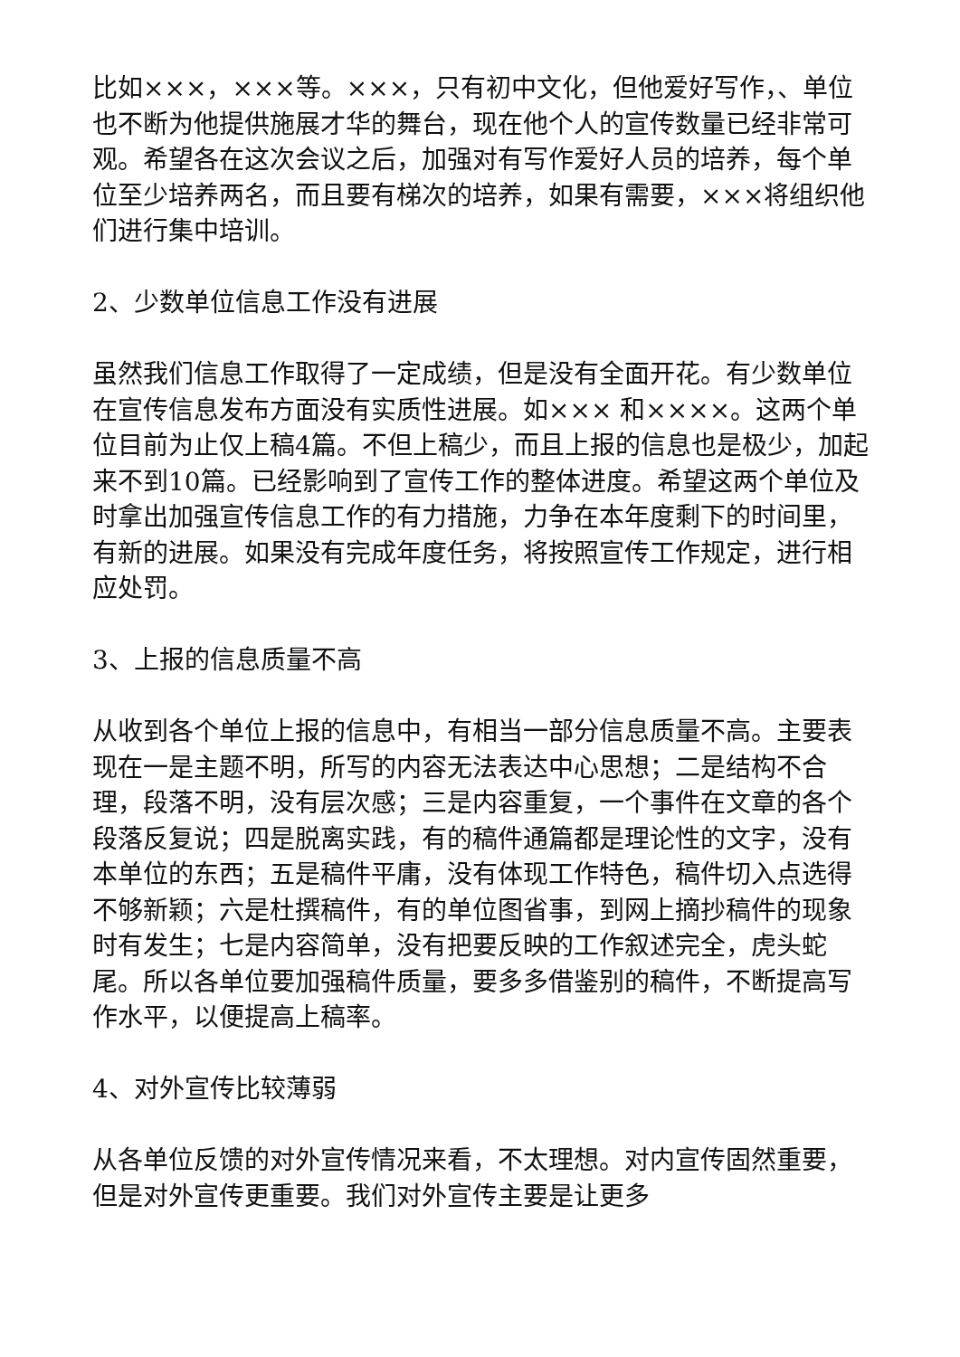比如×××，×××等。×××，只有初中文化，但他爱好写作，、单位也不断为他提供施展才华的舞台，现在他个人的宣传数量已经非常可观。希望各在这次会议之后，加强对有写作爱好人员的培养，每个单位至少培养两名，而且要有梯次的培养，如果有需要，×××将组织他们进行集中培训。
2、少数单位信息工作没有进展
虽然我们信息工作取得了一定成绩，但是没有全面开花。有少数单位在宣传信息发布方面没有实质性进展。如××× 和××××。这两个单位目前为止仅上稿4篇。不但上稿少，而且上报的信息也是极少，加起来不到10篇。已经影响到了宣传工作的整体进度。希望这两个单位及时拿出加强宣传信息工作的有力措施，力争在本年度剩下的时间里，有新的进展。如果没有完成年度任务，将按照宣传工作规定，进行相应处罚。
3、上报的信息质量不高
从收到各个单位上报的信息中，有相当一部分信息质量不高。主要表现在一是主题不明，所写的内容无法表达中心思想；二是结构不合理，段落不明，没有层次感；三是内容重复，一个事件在文章的各个段落反复说；四是脱离实践，有的稿件通篇都是理论性的文字，没有本单位的东西；五是稿件平庸，没有体现工作特色，稿件切入点选得不够新颖；六是杜撰稿件，有的单位图省事，到网上摘抄稿件的现象时有发生；七是内容简单，没有把要反映的工作叙述完全，虎头蛇尾。所以各单位要加强稿件质量，要多多借鉴别的稿件，不断提高写作水平，以便提高上稿率。
4、对外宣传比较薄弱
从各单位反馈的对外宣传情况来看，不太理想。对内宣传固然重要，但是对外宣传更重要。我们对外宣传主要是让更多